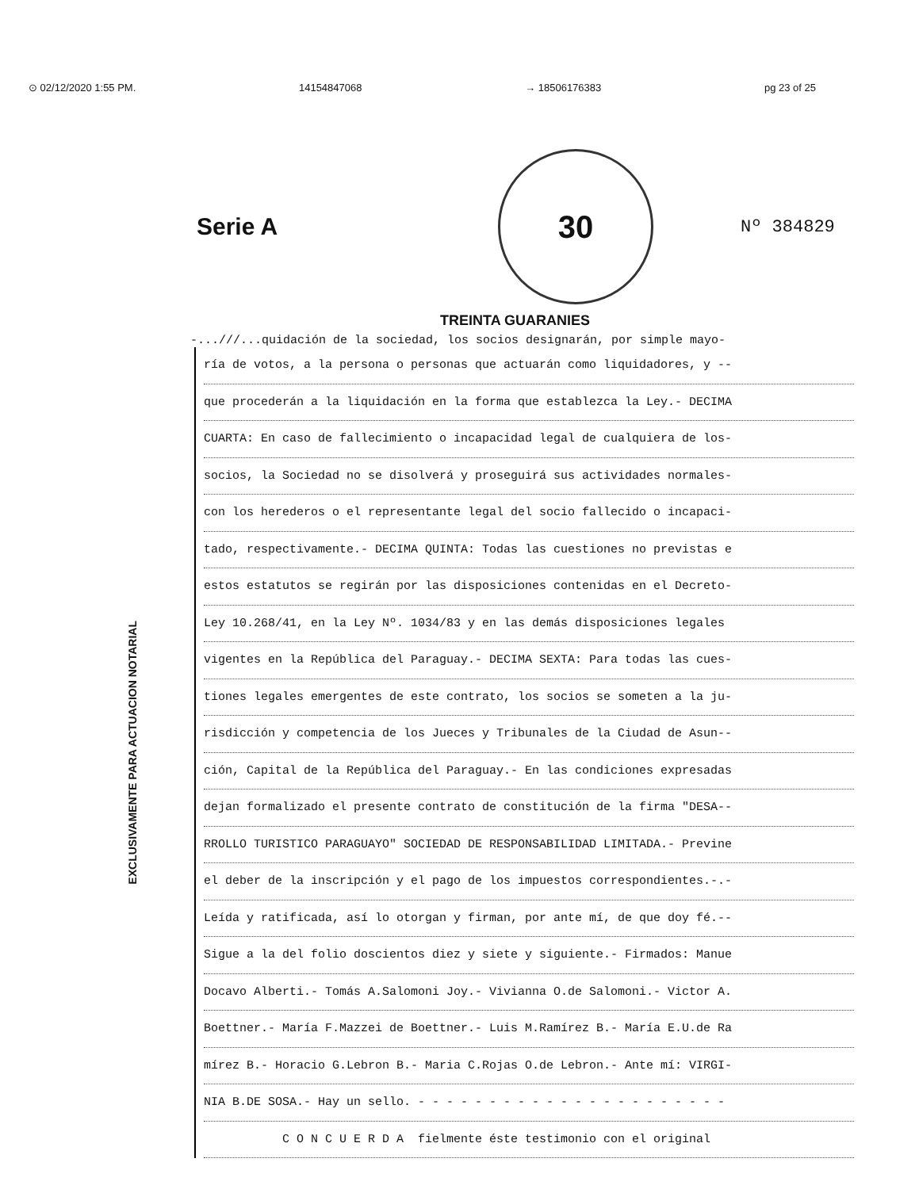⊙ 02/12/2020 1:55 PM. 14154847068 → 18506176383 pg 23 of 25
Serie A
30
Nº 384829
TREINTA GUARANIES
-...///...quidación de la sociedad, los socios designarán, por simple mayo-
EXCLUSIVAMENTE PARA ACTUACION NOTARIAL
ría de votos, a la persona o personas que actuarán como liquidadores, y --
que procederán a la liquidación en la forma que establezca la Ley.- DECIMA
CUARTA: En caso de fallecimiento o incapacidad legal de cualquiera de los-
socios, la Sociedad no se disolverá y proseguirá sus actividades normales-
con los herederos o el representante legal del socio fallecido o incapaci-
tado, respectivamente.- DECIMA QUINTA: Todas las cuestiones no previstas e
estos estatutos se regirán por las disposiciones contenidas en el Decreto-
Ley 10.268/41, en la Ley Nº. 1034/83 y en las demás disposiciones legales
vigentes en la República del Paraguay.- DECIMA SEXTA: Para todas las cues-
tiones legales emergentes de este contrato, los socios se someten a la ju-
risdicción y competencia de los Jueces y Tribunales de la Ciudad de Asun--
ción, Capital de la República del Paraguay.- En las condiciones expresadas
dejan formalizado el presente contrato de constitución de la firma "DESA--
RROLLO TURISTICO PARAGUAYO" SOCIEDAD DE RESPONSABILIDAD LIMITADA.- Previne
el deber de la inscripción y el pago de los impuestos correspondientes.-.-
Leída y ratificada, así lo otorgan y firman, por ante mí, de que doy fé.--
Sigue a la del folio doscientos diez y siete y siguiente.- Firmados: Manue
Docavo Alberti.- Tomás A.Salomoni Joy.- Vivianna O.de Salomoni.- Victor A.
Boettner.- María F.Mazzei de Boettner.- Luis M.Ramírez B.- María E.U.de Ra
mírez B.- Horacio G.Lebron B.- Maria C.Rojas O.de Lebron.- Ante mí: VIRGI-
NIA B.DE SOSA.- Hay un sello. - - - - - - - - - - - - - - - - - - - - - -
C O N C U E R D A fielmente éste testimonio con el original